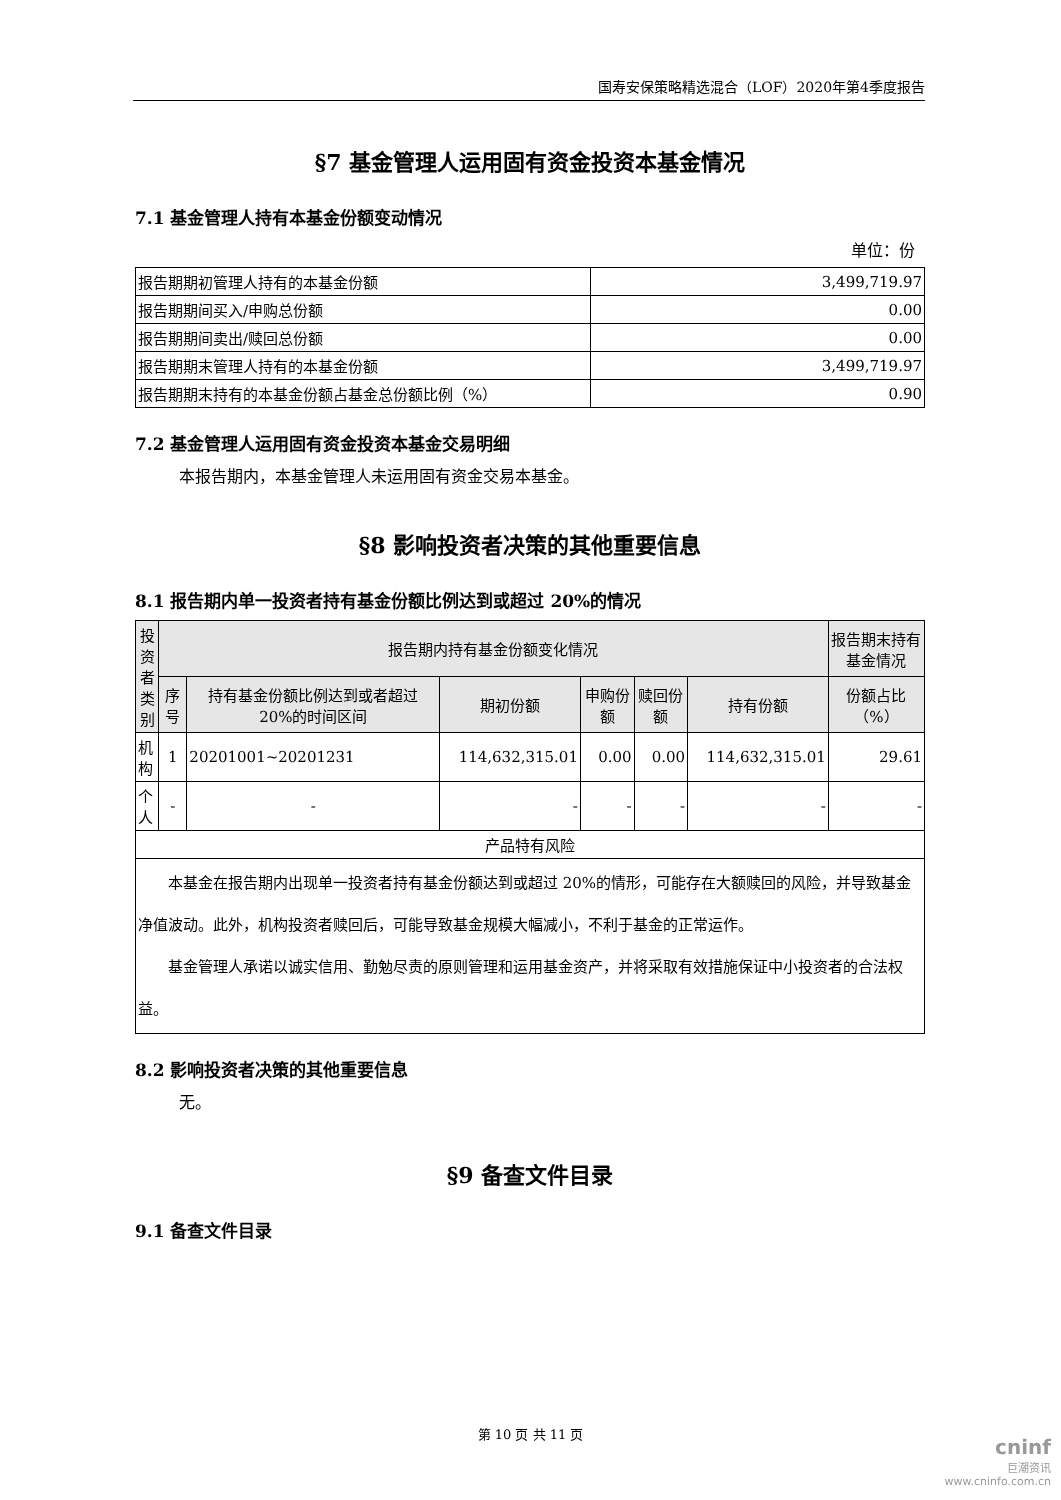国寿安保策略精选混合（LOF）2020年第4季度报告
§7 基金管理人运用固有资金投资本基金情况
7.1 基金管理人持有本基金份额变动情况
单位：份
| 报告期期初管理人持有的本基金份额 | 3,499,719.97 |
| 报告期期间买入/申购总份额 | 0.00 |
| 报告期期间卖出/赎回总份额 | 0.00 |
| 报告期期末管理人持有的本基金份额 | 3,499,719.97 |
| 报告期期末持有的本基金份额占基金总份额比例（%） | 0.90 |
7.2 基金管理人运用固有资金投资本基金交易明细
本报告期内，本基金管理人未运用固有资金交易本基金。
§8 影响投资者决策的其他重要信息
8.1 报告期内单一投资者持有基金份额比例达到或超过 20%的情况
| 投资者类别 | 报告期内持有基金份额变化情况 | | | | | | 报告期末持有基金情况 |
| --- | --- | --- | --- | --- | --- | --- | --- |
| | 序号 | 持有基金份额比例达到或者超过 20%的时间区间 | 期初份额 | 申购份额 | 赎回份额 | 持有份额 | 份额占比（%） |
| 机构 | 1 | 20201001~20201231 | 114,632,315.01 | 0.00 | 0.00 | 114,632,315.01 | 29.61 |
| 个人 | - | - | - | - | - | - | - |
| 产品特有风险 | | | | | | | |
| 本基金在报告期内出现单一投资者持有基金份额达到或超过 20%的情形，可能存在大额赎回的风险，并导致基金净值波动。此外，机构投资者赎回后，可能导致基金规模大幅减小，不利于基金的正常运作。 基金管理人承诺以诚实信用、勤勉尽责的原则管理和运用基金资产，并将采取有效措施保证中小投资者的合法权益。 | | | | | | | |
8.2 影响投资者决策的其他重要信息
无。
§9 备查文件目录
9.1 备查文件目录
第 10 页 共 11 页
cninf
巨潮资讯
www.cninfo.com.cn